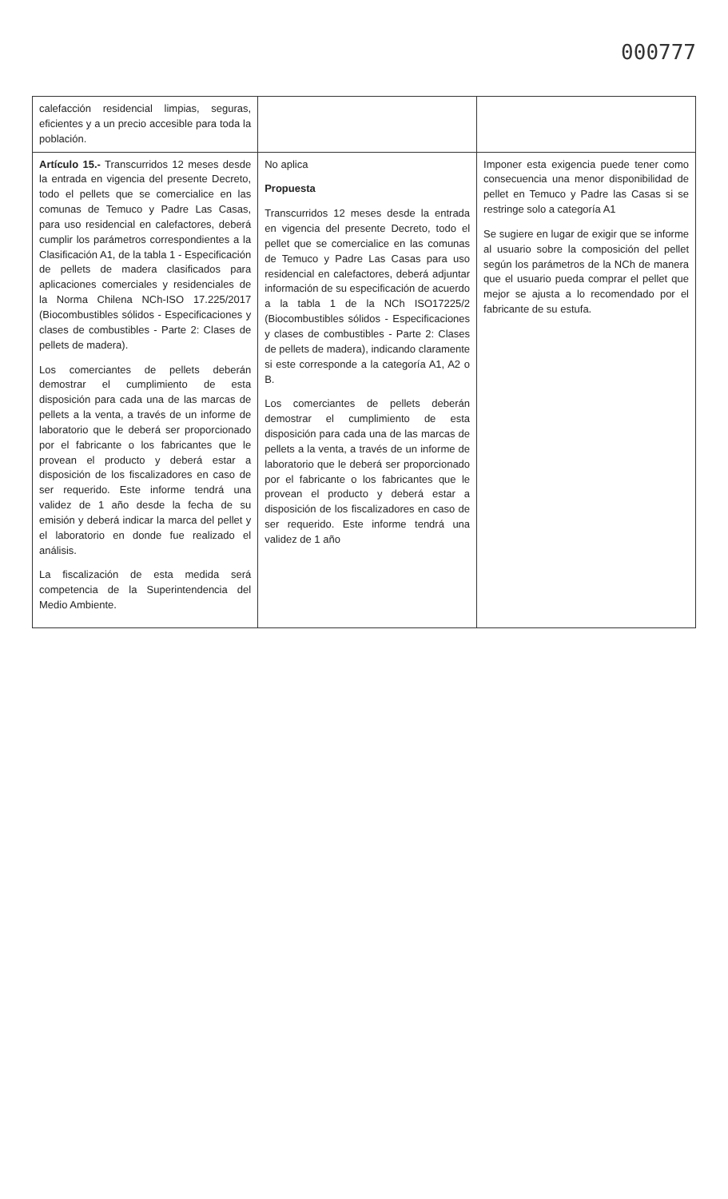000777
| calefacción residencial limpias, seguras, eficientes y a un precio accesible para toda la población. | | |
| Artículo 15.- Transcurridos 12 meses desde la entrada en vigencia del presente Decreto, todo el pellets que se comercialice en las comunas de Temuco y Padre Las Casas, para uso residencial en calefactores, deberá cumplir los parámetros correspondientes a la Clasificación A1, de la tabla 1 - Especificación de pellets de madera clasificados para aplicaciones comerciales y residenciales de la Norma Chilena NCh-ISO 17.225/2017 (Biocombustibles sólidos - Especificaciones y clases de combustibles - Parte 2: Clases de pellets de madera). Los comerciantes de pellets deberán demostrar el cumplimiento de esta disposición para cada una de las marcas de pellets a la venta, a través de un informe de laboratorio que le deberá ser proporcionado por el fabricante o los fabricantes que le provean el producto y deberá estar a disposición de los fiscalizadores en caso de ser requerido. Este informe tendrá una validez de 1 año desde la fecha de su emisión y deberá indicar la marca del pellet y el laboratorio en donde fue realizado el análisis. La fiscalización de esta medida será competencia de la Superintendencia del Medio Ambiente. | No aplica Propuesta Transcurridos 12 meses desde la entrada en vigencia del presente Decreto, todo el pellet que se comercialice en las comunas de Temuco y Padre Las Casas para uso residencial en calefactores, deberá adjuntar información de su especificación de acuerdo a la tabla 1 de la NCh ISO17225/2 (Biocombustibles sólidos - Especificaciones y clases de combustibles - Parte 2: Clases de pellets de madera), indicando claramente si este corresponde a la categoría A1, A2 o B. Los comerciantes de pellets deberán demostrar el cumplimiento de esta disposición para cada una de las marcas de pellets a la venta, a través de un informe de laboratorio que le deberá ser proporcionado por el fabricante o los fabricantes que le provean el producto y deberá estar a disposición de los fiscalizadores en caso de ser requerido. Este informe tendrá una validez de 1 año | Imponer esta exigencia puede tener como consecuencia una menor disponibilidad de pellet en Temuco y Padre las Casas si se restringe solo a categoría A1 Se sugiere en lugar de exigir que se informe al usuario sobre la composición del pellet según los parámetros de la NCh de manera que el usuario pueda comprar el pellet que mejor se ajusta a lo recomendado por el fabricante de su estufa. |